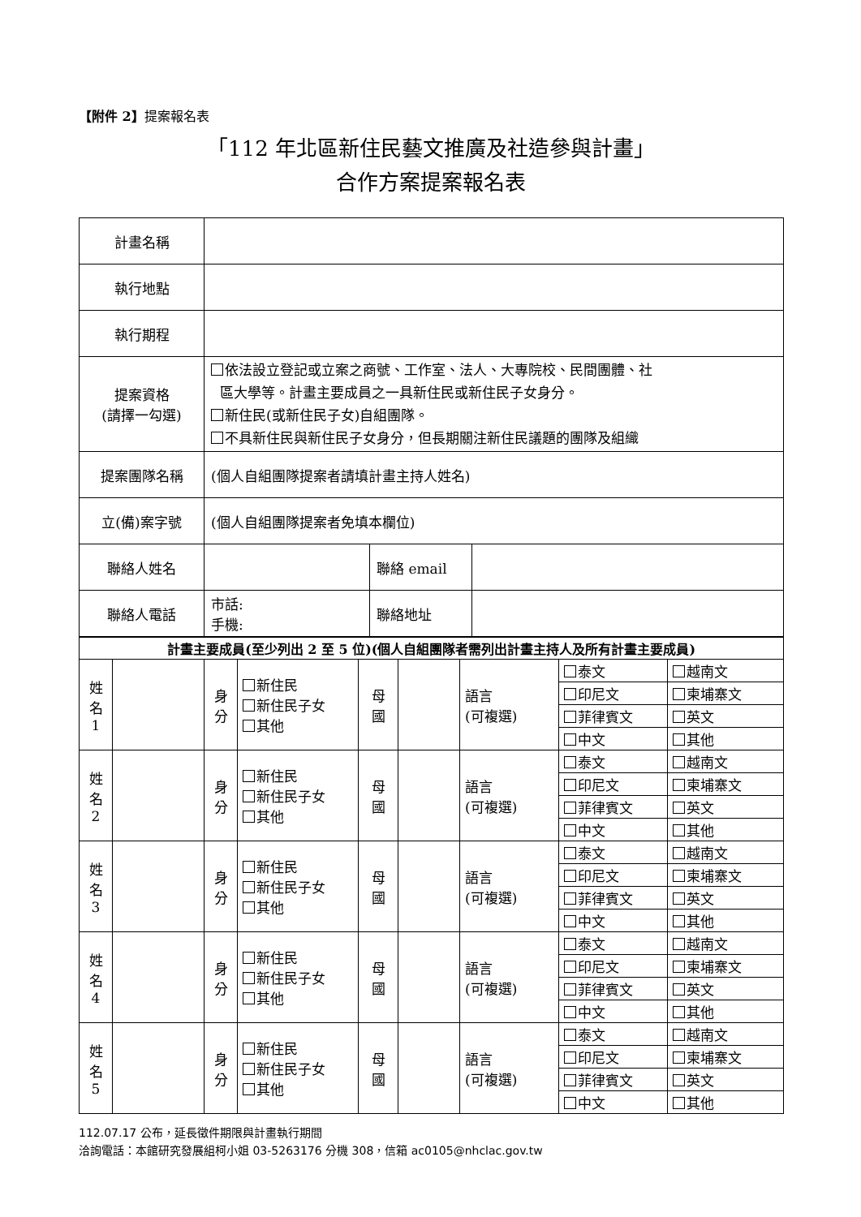【附件 2】提案報名表
「112 年北區新住民藝文推廣及社造參與計畫」
合作方案提案報名表
| 計畫名稱 | | | |
| 執行地點 | | | |
| 執行期程 | | | |
| 提案資格 (請擇一勾選) | 依法設立登記或立案之商號、工作室、法人、大專院校、民間團體、社 區大學等。計畫主要成員之一具新住民或新住民子女身分。 新住民(或新住民子女)自組團隊。 不具新住民與新住民子女身分，但長期關注新住民議題的團隊及組織 | | |
| 提案團隊名稱 | (個人自組團隊提案者請填計畫主持人姓名) | | |
| 立(備)案字號 | (個人自組團隊提案者免填本欄位) | | |
| 聯絡人姓名 | | 聯絡 email | |
| 聯絡人電話 | 市話: 手機: | 聯絡地址 | |
| 計畫主要成員(至少列出 2 至 5 位)(個人自組團隊者需列出計畫主持人及所有計畫主要成員) | | | | | | | | |
| 姓 名 1 | | 身 分 | 新住民 新住民子女 其他 | 母 國 | | 語言 (可複選) | 泰文 | 越南文 |
| | | | | | | | 印尼文 | 柬埔寨文 |
| | | | | | | | 菲律賓文 | 英文 |
| | | | | | | | 中文 | 其他 |
| 姓 名 2 | | 身 分 | 新住民 新住民子女 其他 | 母 國 | | 語言 (可複選) | 泰文 | 越南文 |
| | | | | | | | 印尼文 | 柬埔寨文 |
| | | | | | | | 菲律賓文 | 英文 |
| | | | | | | | 中文 | 其他 |
| 姓 名 3 | | 身 分 | 新住民 新住民子女 其他 | 母 國 | | 語言 (可複選) | 泰文 | 越南文 |
| | | | | | | | 印尼文 | 柬埔寨文 |
| | | | | | | | 菲律賓文 | 英文 |
| | | | | | | | 中文 | 其他 |
| 姓 名 4 | | 身 分 | 新住民 新住民子女 其他 | 母 國 | | 語言 (可複選) | 泰文 | 越南文 |
| | | | | | | | 印尼文 | 柬埔寨文 |
| | | | | | | | 菲律賓文 | 英文 |
| | | | | | | | 中文 | 其他 |
| 姓 名 5 | | 身 分 | 新住民 新住民子女 其他 | 母 國 | | 語言 (可複選) | 泰文 | 越南文 |
| | | | | | | | 印尼文 | 柬埔寨文 |
| | | | | | | | 菲律賓文 | 英文 |
| | | | | | | | 中文 | 其他 |
112.07.17 公布，延長徵件期限與計畫執行期間
洽詢電話：本館研究發展組柯小姐 03-5263176 分機 308，信箱 ac0105@nhclac.gov.tw